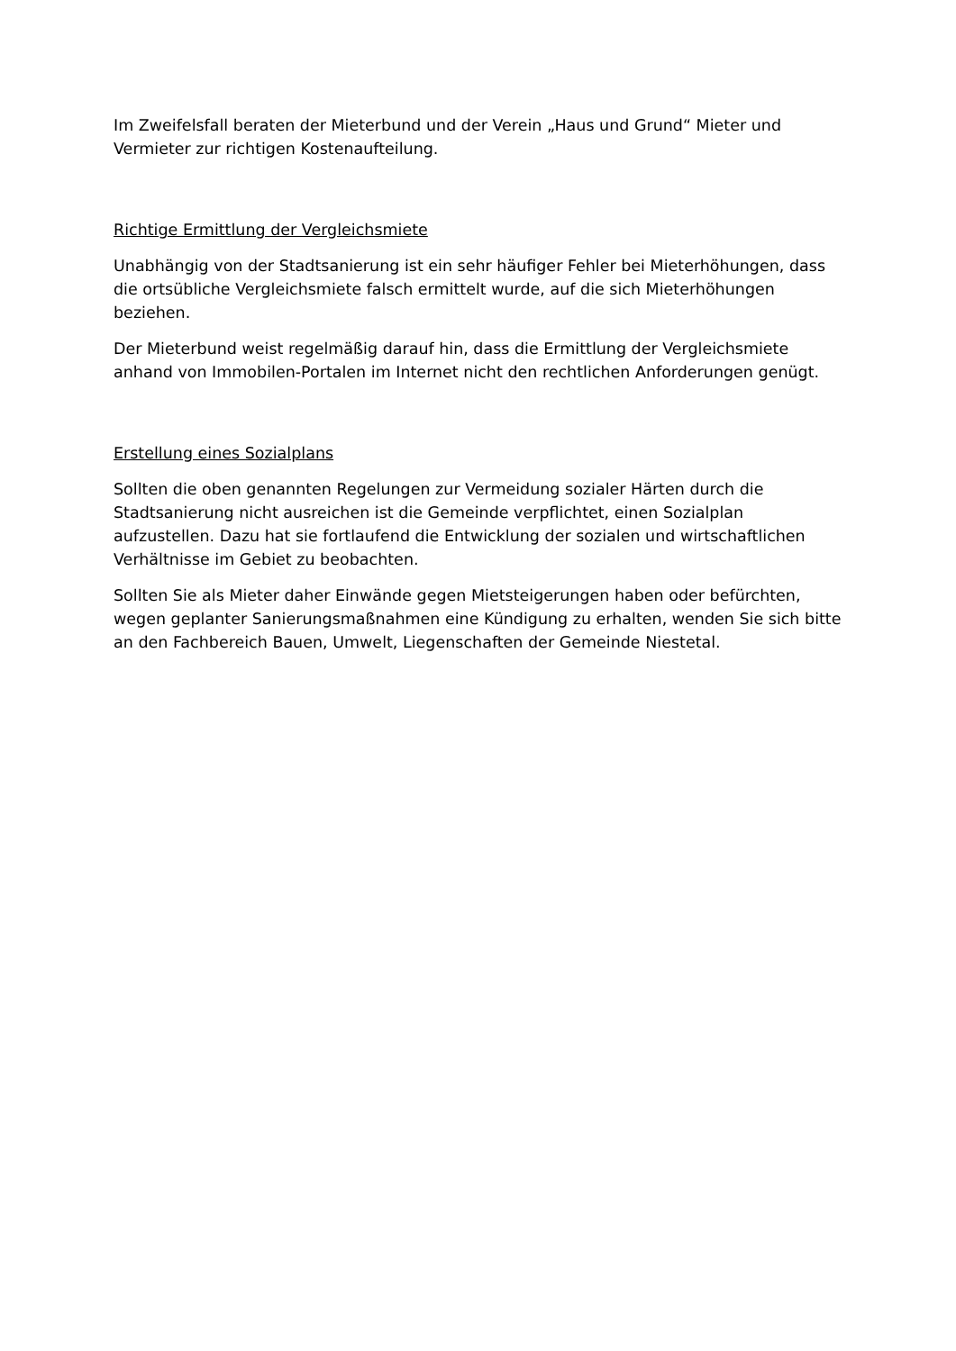Im Zweifelsfall beraten der Mieterbund und der Verein „Haus und Grund“ Mieter und Vermieter zur richtigen Kostenaufteilung.
Richtige Ermittlung der Vergleichsmiete
Unabhängig von der Stadtsanierung ist ein sehr häufiger Fehler bei Mieterhöhungen, dass die ortsübliche Vergleichsmiete falsch ermittelt wurde, auf die sich Mieterhöhungen beziehen.
Der Mieterbund weist regelmäßig darauf hin, dass die Ermittlung der Vergleichsmiete anhand von Immobilen-Portalen im Internet nicht den rechtlichen Anforderungen genügt.
Erstellung eines Sozialplans
Sollten die oben genannten Regelungen zur Vermeidung sozialer Härten durch die Stadtsanierung nicht ausreichen ist die Gemeinde verpflichtet, einen Sozialplan aufzustellen. Dazu hat sie fortlaufend die Entwicklung der sozialen und wirtschaftlichen Verhältnisse im Gebiet zu beobachten.
Sollten Sie als Mieter daher Einwände gegen Mietsteigerungen haben oder befürchten, wegen geplanter Sanierungsmaßnahmen eine Kündigung zu erhalten, wenden Sie sich bitte an den Fachbereich Bauen, Umwelt, Liegenschaften der Gemeinde Niestetal.